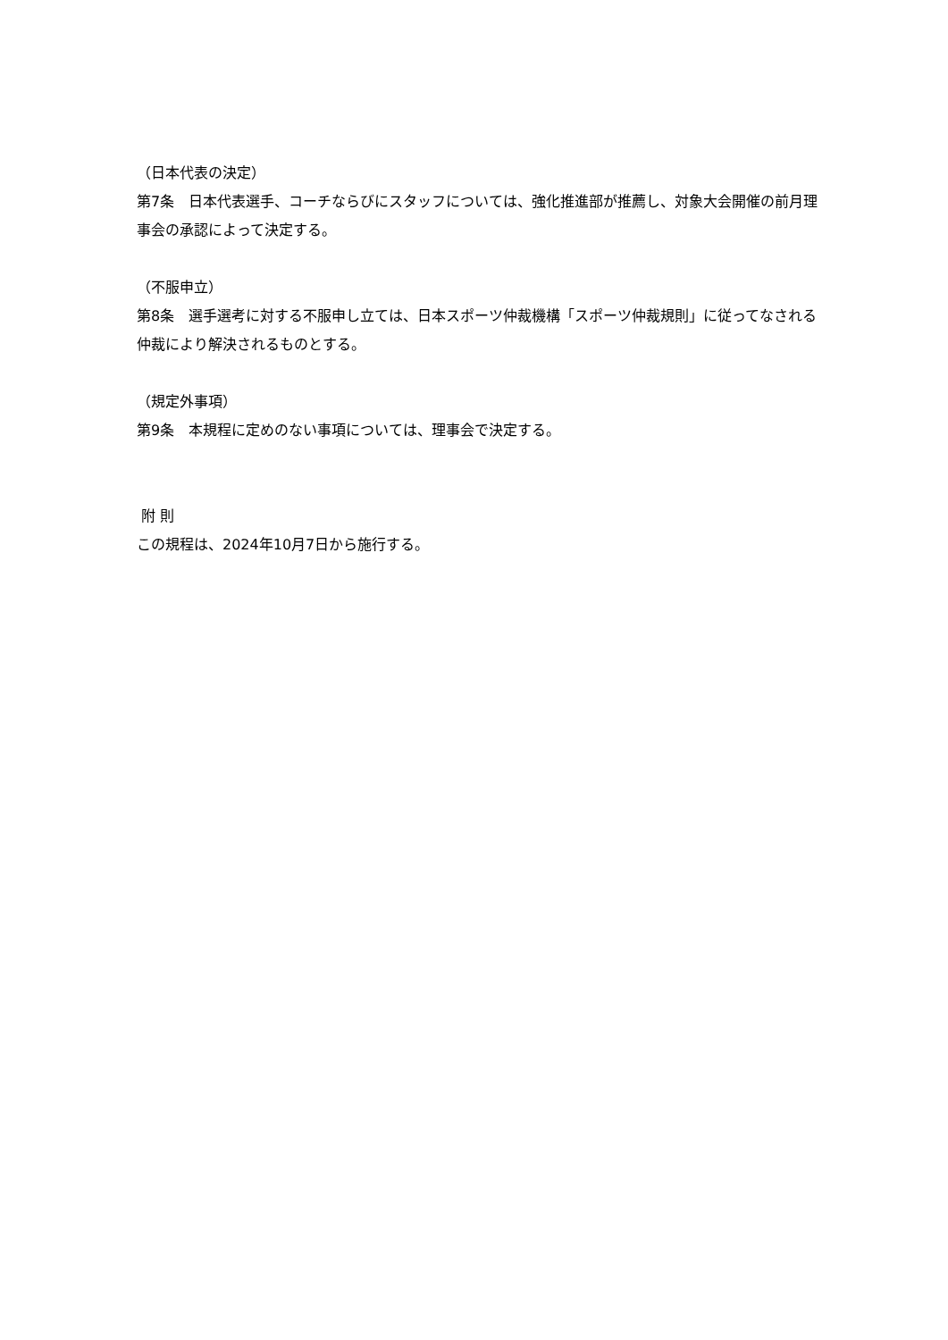（日本代表の決定）
第7条　日本代表選手、コーチならびにスタッフについては、強化推進部が推薦し、対象大会開催の前月理事会の承認によって決定する。
（不服申立）
第8条　選手選考に対する不服申し立ては、日本スポーツ仲裁機構「スポーツ仲裁規則」に従ってなされる仲裁により解決されるものとする。
（規定外事項）
第9条　本規程に定めのない事項については、理事会で決定する。
附 則
この規程は、2024年10月7日から施行する。